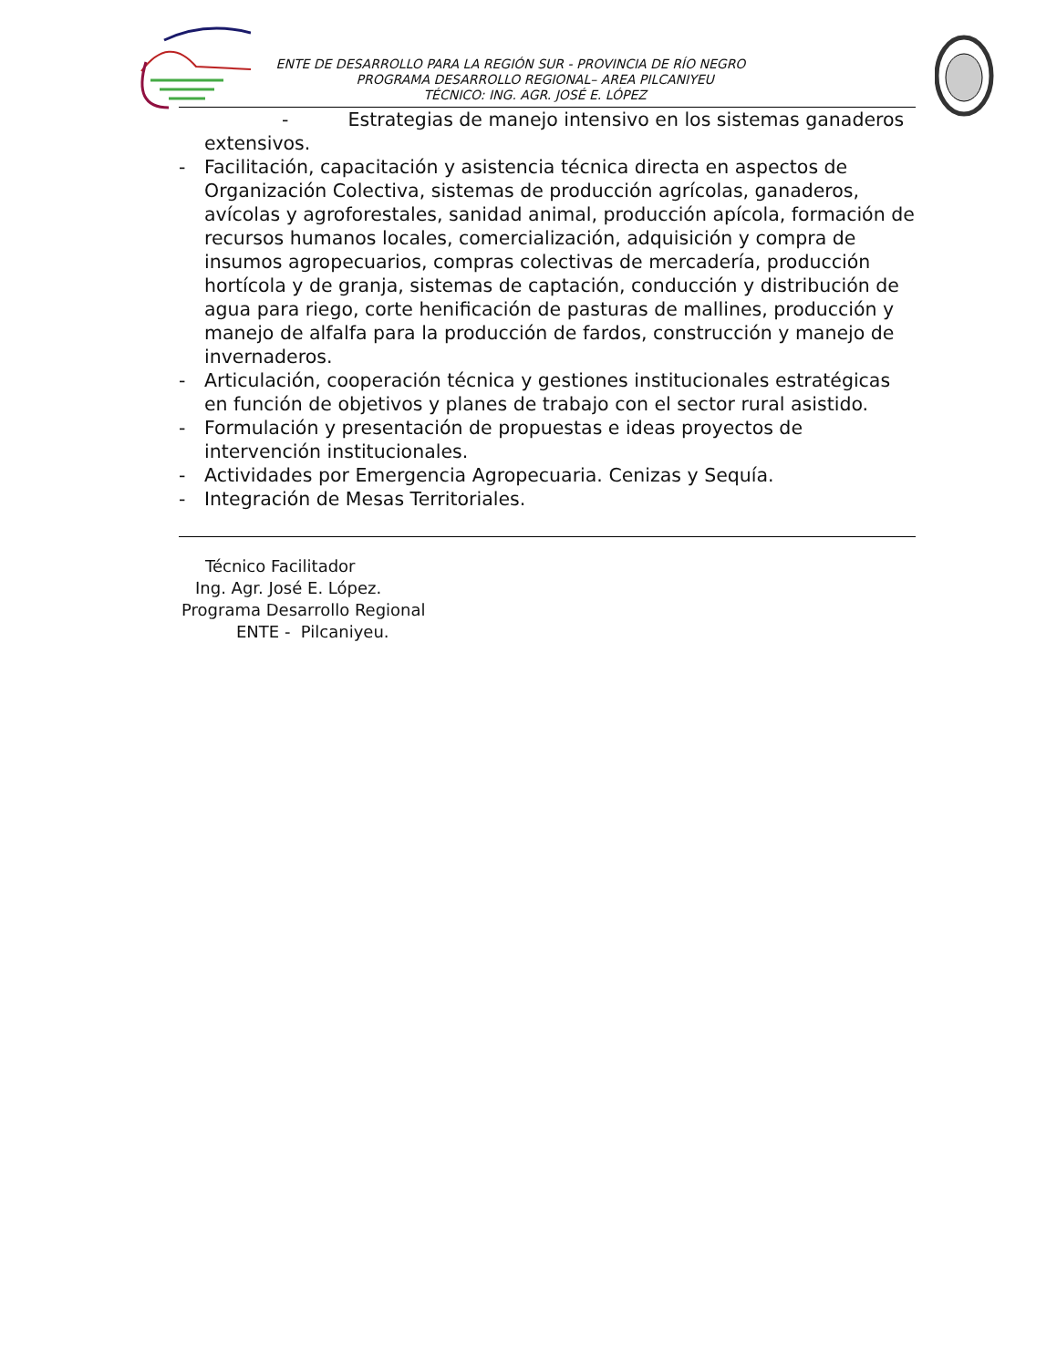ENTE DE DESARROLLO PARA LA REGIÓN SUR - PROVINCIA DE RÍO NEGRO
PROGRAMA DESARROLLO REGIONAL– AREA PILCANIYEU
TÉCNICO: ING. AGR. JOSÉ E. LÓPEZ
- Estrategias de manejo intensivo en los sistemas ganaderos
extensivos.
- Facilitación, capacitación y asistencia técnica directa en aspectos de Organización Colectiva, sistemas de producción agrícolas, ganaderos, avícolas y agroforestales, sanidad animal, producción apícola, formación de recursos humanos locales, comercialización, adquisición y compra de insumos agropecuarios, compras colectivas de mercadería, producción hortícola y de granja, sistemas de captación, conducción y distribución de agua para riego, corte henificación de pasturas de mallines, producción y manejo de alfalfa para la producción de fardos, construcción y manejo de invernaderos.
- Articulación, cooperación técnica y gestiones institucionales estratégicas en función de objetivos y planes de trabajo con el sector rural asistido.
- Formulación y presentación de propuestas e ideas proyectos de intervención institucionales.
- Actividades por Emergencia Agropecuaria. Cenizas y Sequía.
- Integración de Mesas Territoriales.
Técnico Facilitador
Ing. Agr. José E. López.
Programa Desarrollo Regional
ENTE - Pilcaniyeu.